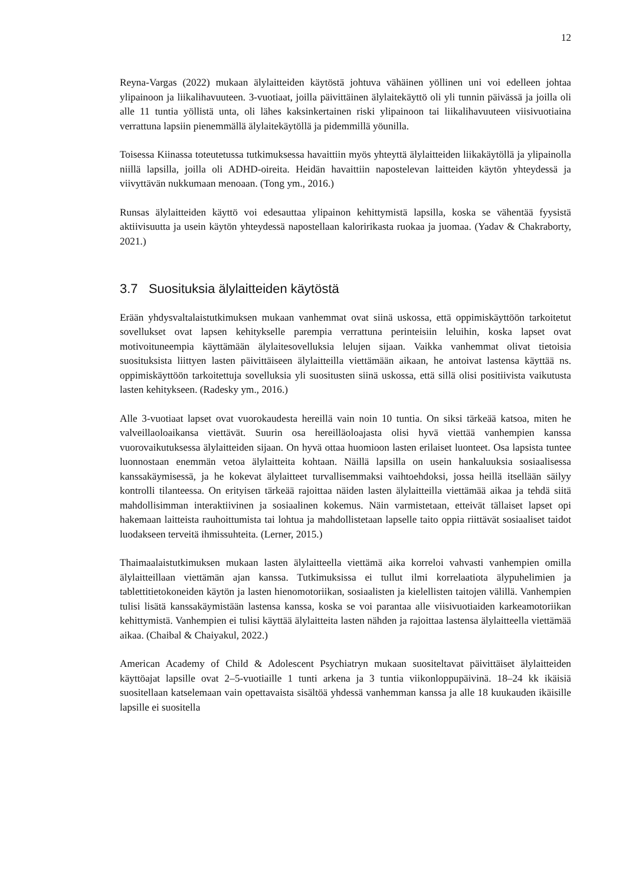12
Reyna-Vargas (2022) mukaan älylaitteiden käytöstä johtuva vähäinen yöllinen uni voi edelleen johtaa ylipainoon ja liikalihavuuteen. 3-vuotiaat, joilla päivittäinen älylaitekäyttö oli yli tunnin päivässä ja joilla oli alle 11 tuntia yöllistä unta, oli lähes kaksinkertainen riski ylipainoon tai liikalihavuuteen viisivuotiaina verrattuna lapsiin pienemmällä älylaitekäytöllä ja pidemmillä yöunilla.
Toisessa Kiinassa toteutetussa tutkimuksessa havaittiin myös yhteyttä älylaitteiden liikakäytöllä ja ylipainolla niillä lapsilla, joilla oli ADHD-oireita. Heidän havaittiin napostelevan laitteiden käytön yhteydessä ja viivyttävän nukkumaan menoaan. (Tong ym., 2016.)
Runsas älylaitteiden käyttö voi edesauttaa ylipainon kehittymistä lapsilla, koska se vähentää fyysistä aktiivisuutta ja usein käytön yhteydessä napostellaan kalori­rikasta ruokaa ja juomaa. (Yadav & Chakraborty, 2021.)
3.7 Suosituksia älylaitteiden käytöstä
Erään yhdysvaltalaistutkimuksen mukaan vanhemmat ovat siinä uskossa, että oppimiskäyttöön tarkoitetut sovellukset ovat lapsen kehitykselle parempia verrattuna perinteisiin leluihin, koska lapset ovat motivoituneempia käyttämään älylaitesovelluksia lelujen sijaan. Vaikka vanhemmat olivat tietoisia suosituksista liittyen lasten päivittäiseen älylaitteilla viettämään aikaan, he antoivat lastensa käyttää ns. oppimiskäyttöön tarkoitettuja sovelluksia yli suositusten siinä uskossa, että sillä olisi positiivista vaikutusta lasten kehitykseen. (Radesky ym., 2016.)
Alle 3-vuotiaat lapset ovat vuorokaudesta hereillä vain noin 10 tuntia. On siksi tärkeää katsoa, miten he valveillaoloaikansa viettävät. Suurin osa hereilläoloajasta olisi hyvä viettää vanhempien kanssa vuorovaikutuksessa älylaitteiden sijaan. On hyvä ottaa huomioon lasten erilaiset luonteet. Osa lapsista tuntee luonnostaan enemmän vetoa älylaitteita kohtaan. Näillä lapsilla on usein hankaluuksia sosiaalisessa kanssakäymisessä, ja he kokevat älylaitteet turvallisemmaksi vaihtoehdoksi, jossa heillä itsellään säilyy kontrolli tilanteessa. On erityisen tärkeää rajoittaa näiden lasten älylaitteilla viettämää aikaa ja tehdä siitä mahdollisimman interaktiivinen ja sosiaalinen kokemus. Näin varmistetaan, etteivät tällaiset lapset opi hakemaan laitteista rauhoittumista tai lohtua ja mahdollistetaan lapselle taito oppia riittävät sosiaaliset taidot luodakseen terveitä ihmissuhteita. (Lerner, 2015.)
Thaimaalaistutkimuksen mukaan lasten älylaitteella viettämä aika korreloi vahvasti vanhempien omilla älylaitteillaan viettämän ajan kanssa. Tutkimuksissa ei tullut ilmi korrelaatiota älypuhelimien ja tablettitietokoneiden käytön ja lasten hienomotoriikan, sosiaalisten ja kielellisten taitojen välillä. Vanhempien tulisi lisätä kanssakäymistään lastensa kanssa, koska se voi parantaa alle viisivuotiaiden karkeamotoriikan kehittymistä. Vanhempien ei tulisi käyttää älylaitteita lasten nähden ja rajoittaa lastensa älylaitteella viettämää aikaa. (Chaibal & Chaiyakul, 2022.)
American Academy of Child & Adolescent Psychiatryn mukaan suositeltavat päivittäiset älylaitteiden käyttöajat lapsille ovat 2–5-vuotiaille 1 tunti arkena ja 3 tuntia viikonloppupäivinä. 18–24 kk ikäisiä suositellaan katselemaan vain opettavaista sisältöä yhdessä vanhemman kanssa ja alle 18 kuukauden ikäisille lapsille ei suositella